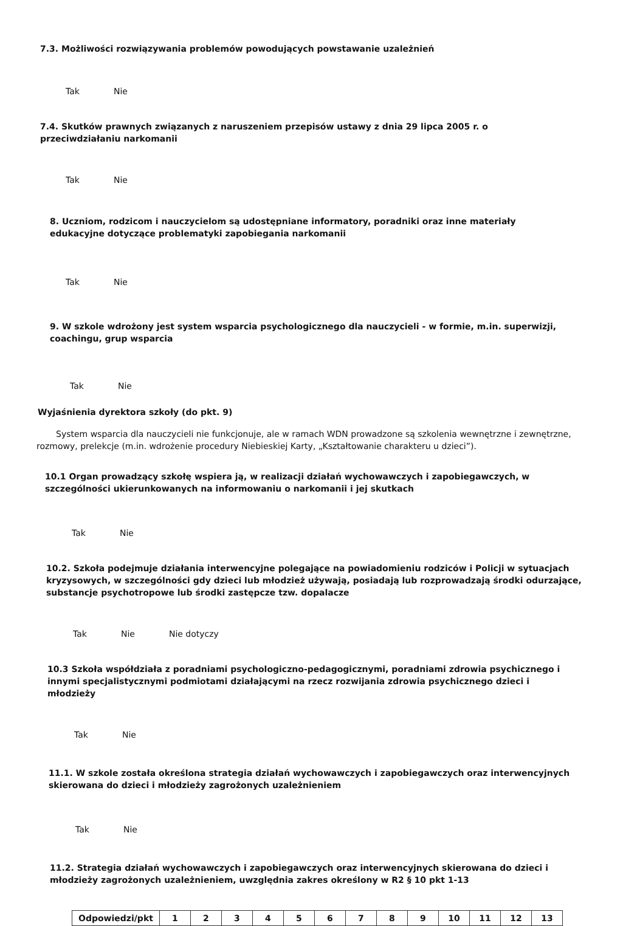7.3. Możliwości rozwiązywania problemów powodujących powstawanie uzależnień
Tak Nie
7.4. Skutków prawnych związanych z naruszeniem przepisów ustawy z dnia 29 lipca 2005 r. o przeciwdziałaniu narkomanii
Tak Nie
8. Uczniom, rodzicom i nauczycielom są udostępniane informatory, poradniki oraz inne materiały edukacyjne dotyczące problematyki zapobiegania narkomanii
Tak Nie
9. W szkole wdrożony jest system wsparcia psychologicznego dla nauczycieli - w formie, m.in. superwizji, coachingu, grup wsparcia
Tak Nie
Wyjaśnienia dyrektora szkoły (do pkt. 9)
System wsparcia dla nauczycieli nie funkcjonuje, ale w ramach WDN prowadzone są szkolenia wewnętrzne i zewnętrzne, rozmowy, prelekcje (m.in. wdrożenie procedury Niebieskiej Karty, „Kształtowanie charakteru u dzieci”).
10.1 Organ prowadzący szkołę wspiera ją, w realizacji działań wychowawczych i zapobiegawczych, w szczególności ukierunkowanych na informowaniu o narkomanii i jej skutkach
Tak Nie
10.2. Szkoła podejmuje działania interwencyjne polegające na powiadomieniu rodziców i Policji w sytuacjach kryzysowych, w szczególności gdy dzieci lub młodzież używają, posiadają lub rozprowadzają środki odurzające, substancje psychotropowe lub środki zastępcze tzw. dopalacze
Tak Nie Nie dotyczy
10.3 Szkoła współdziała z poradniami psychologiczno-pedagogicznymi, poradniami zdrowia psychicznego i innymi specjalistycznymi podmiotami działającymi na rzecz rozwijania zdrowia psychicznego dzieci i młodzieży
Tak Nie
11.1. W szkole została określona strategia działań wychowawczych i zapobiegawczych oraz interwencyjnych skierowana do dzieci i młodzieży zagrożonych uzależnieniem
Tak Nie
11.2. Strategia działań wychowawczych i zapobiegawczych oraz interwencyjnych skierowana do dzieci i młodzieży zagrożonych uzależnieniem, uwzględnia zakres określony w R2 § 10 pkt 1-13
| Odpowiedzi/pkt | 1 | 2 | 3 | 4 | 5 | 6 | 7 | 8 | 9 | 10 | 11 | 12 | 13 |